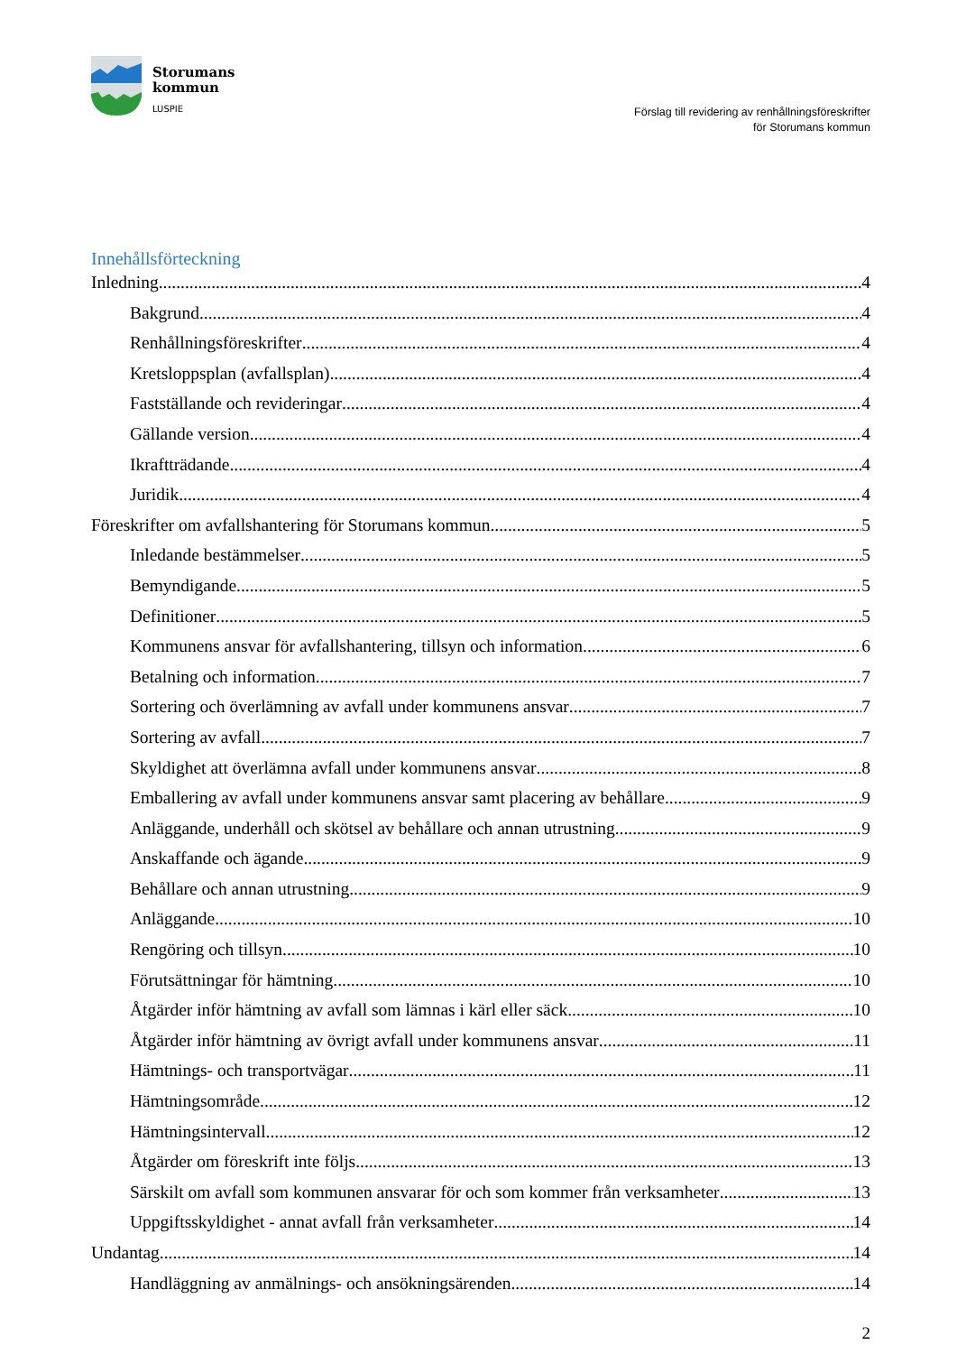Storumans
kommun
LUSPIE
Förslag till revidering av renhållningsföreskrifter
för Storumans kommun
Innehållsförteckning
Inledning 4
Bakgrund 4
Renhållningsföreskrifter 4
Kretsloppsplan (avfallsplan) 4
Fastställande och revideringar 4
Gällande version 4
Ikraftträdande 4
Juridik 4
Föreskrifter om avfallshantering för Storumans kommun 5
Inledande bestämmelser 5
Bemyndigande 5
Definitioner 5
Kommunens ansvar för avfallshantering, tillsyn och information 6
Betalning och information 7
Sortering och överlämning av avfall under kommunens ansvar 7
Sortering av avfall 7
Skyldighet att överlämna avfall under kommunens ansvar 8
Emballering av avfall under kommunens ansvar samt placering av behållare 9
Anläggande, underhåll och skötsel av behållare och annan utrustning 9
Anskaffande och ägande 9
Behållare och annan utrustning 9
Anläggande 10
Rengöring och tillsyn 10
Förutsättningar för hämtning 10
Åtgärder inför hämtning av avfall som lämnas i kärl eller säck 10
Åtgärder inför hämtning av övrigt avfall under kommunens ansvar 11
Hämtnings- och transportvägar 11
Hämtningsområde 12
Hämtningsintervall 12
Åtgärder om föreskrift inte följs 13
Särskilt om avfall som kommunen ansvarar för och som kommer från verksamheter 13
Uppgiftsskyldighet - annat avfall från verksamheter 14
Undantag 14
Handläggning av anmälnings- och ansökningsärenden 14
2